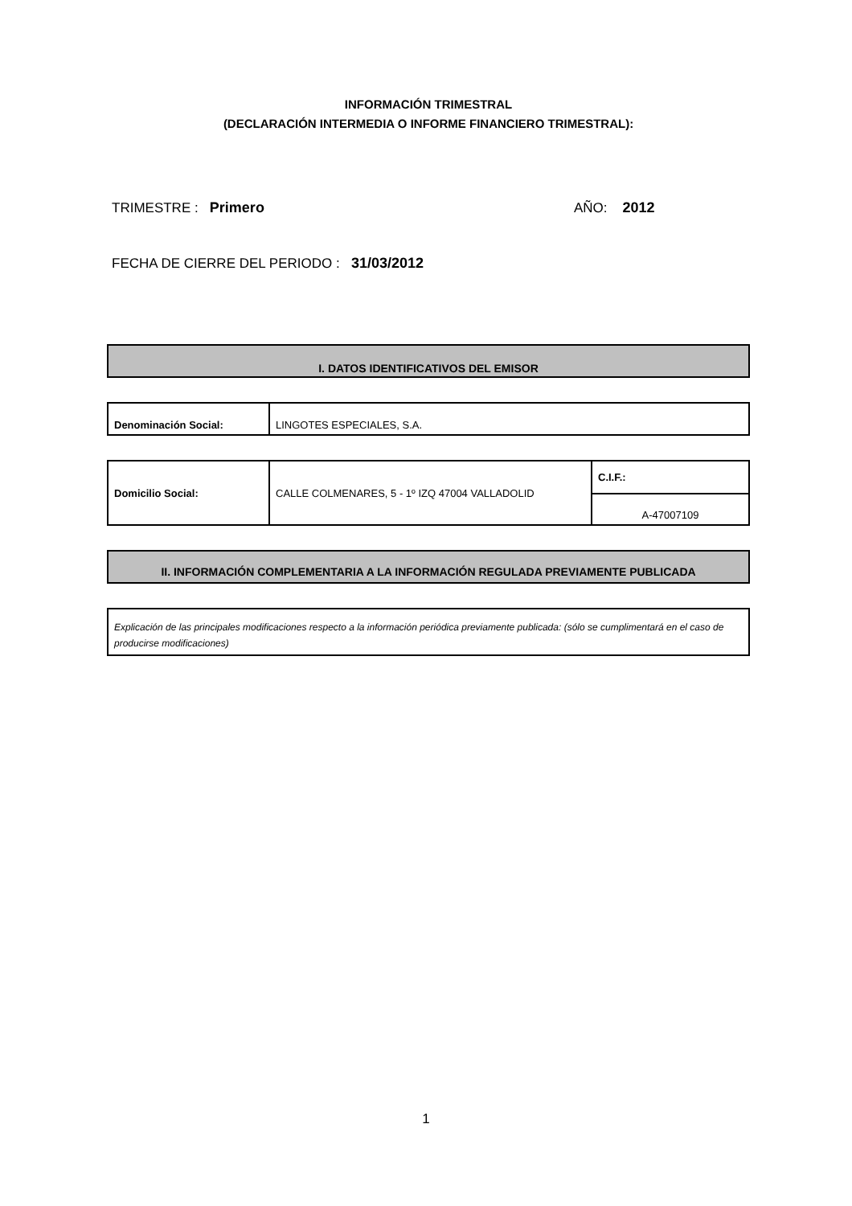INFORMACIÓN TRIMESTRAL
(DECLARACIÓN INTERMEDIA O INFORME FINANCIERO TRIMESTRAL):
TRIMESTRE : Primero AÑO: 2012
FECHA DE CIERRE DEL PERIODO : 31/03/2012
I. DATOS IDENTIFICATIVOS DEL EMISOR
| Denominación Social: | LINGOTES ESPECIALES, S.A. |
| Domicilio Social: | CALLE COLMENARES, 5 - 1º IZQ 47004 VALLADOLID | C.I.F.: |
| | | A-47007109 |
II. INFORMACIÓN COMPLEMENTARIA A LA INFORMACIÓN REGULADA PREVIAMENTE PUBLICADA
| Explicación de las principales modificaciones respecto a la información periódica previamente publicada: (sólo se cumplimentará en el caso de producirse modificaciones) |
1